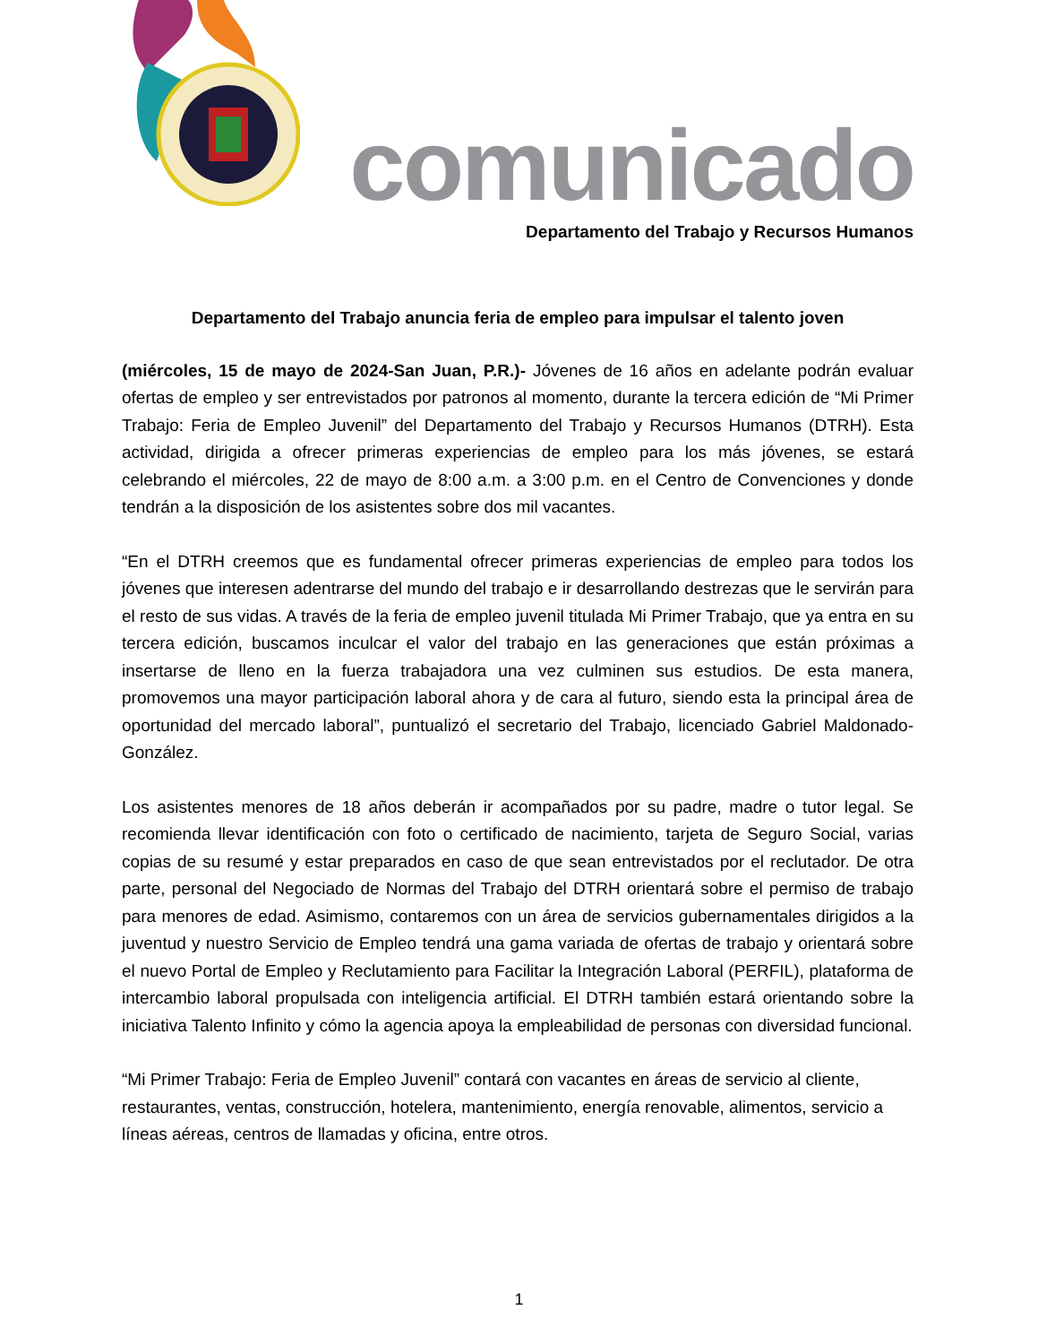comunicado
Departamento del Trabajo y Recursos Humanos
Departamento del Trabajo anuncia feria de empleo para impulsar el talento joven
(miércoles, 15 de mayo de 2024-San Juan, P.R.)- Jóvenes de 16 años en adelante podrán evaluar ofertas de empleo y ser entrevistados por patronos al momento, durante la tercera edición de “Mi Primer Trabajo: Feria de Empleo Juvenil” del Departamento del Trabajo y Recursos Humanos (DTRH). Esta actividad, dirigida a ofrecer primeras experiencias de empleo para los más jóvenes, se estará celebrando el miércoles, 22 de mayo de 8:00 a.m. a 3:00 p.m. en el Centro de Convenciones y donde tendrán a la disposición de los asistentes sobre dos mil vacantes.
“En el DTRH creemos que es fundamental ofrecer primeras experiencias de empleo para todos los jóvenes que interesen adentrarse del mundo del trabajo e ir desarrollando destrezas que le servirán para el resto de sus vidas. A través de la feria de empleo juvenil titulada Mi Primer Trabajo, que ya entra en su tercera edición, buscamos inculcar el valor del trabajo en las generaciones que están próximas a insertarse de lleno en la fuerza trabajadora una vez culminen sus estudios. De esta manera, promovemos una mayor participación laboral ahora y de cara al futuro, siendo esta la principal área de oportunidad del mercado laboral”, puntualizó el secretario del Trabajo, licenciado Gabriel Maldonado-González.
Los asistentes menores de 18 años deberán ir acompañados por su padre, madre o tutor legal. Se recomienda llevar identificación con foto o certificado de nacimiento, tarjeta de Seguro Social, varias copias de su resumé y estar preparados en caso de que sean entrevistados por el reclutador. De otra parte, personal del Negociado de Normas del Trabajo del DTRH orientará sobre el permiso de trabajo para menores de edad. Asimismo, contaremos con un área de servicios gubernamentales dirigidos a la juventud y nuestro Servicio de Empleo tendrá una gama variada de ofertas de trabajo y orientará sobre el nuevo Portal de Empleo y Reclutamiento para Facilitar la Integración Laboral (PERFIL), plataforma de intercambio laboral propulsada con inteligencia artificial. El DTRH también estará orientando sobre la iniciativa Talento Infinito y cómo la agencia apoya la empleabilidad de personas con diversidad funcional.
“Mi Primer Trabajo: Feria de Empleo Juvenil” contará con vacantes en áreas de servicio al cliente, restaurantes, ventas, construcción, hotelera, mantenimiento, energía renovable, alimentos, servicio a líneas aéreas, centros de llamadas y oficina, entre otros.
1